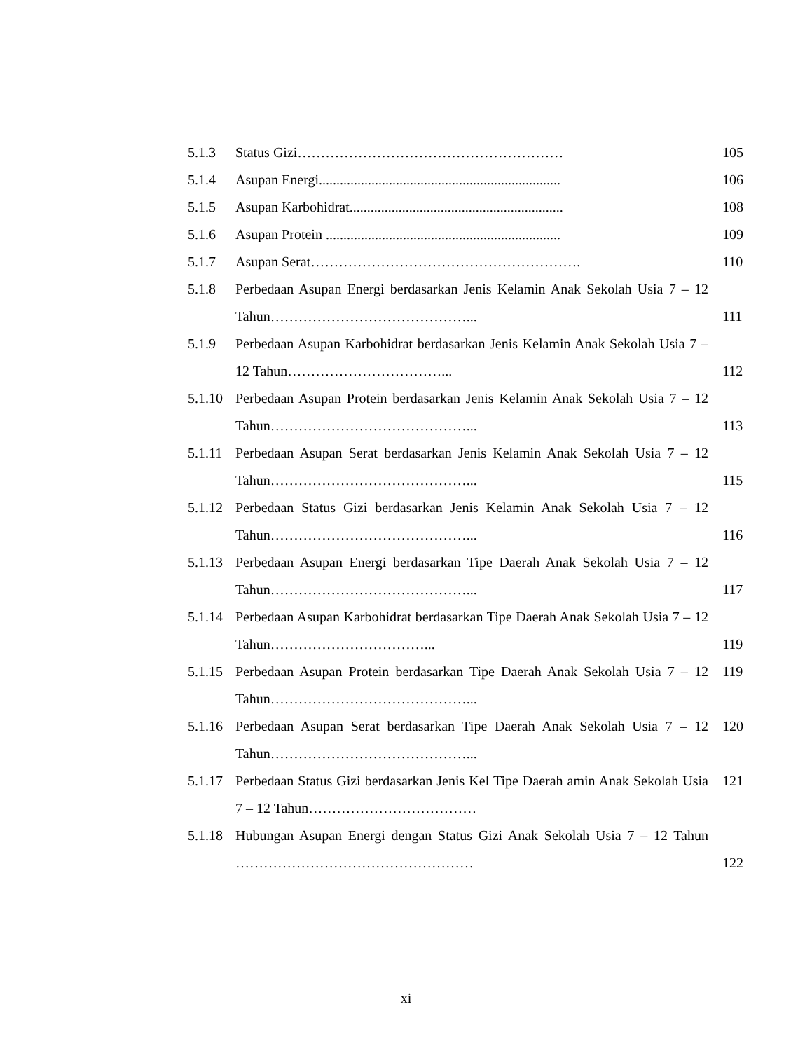| 5.1.3 | Status Gizi………………………………………………… | 105 |
| 5.1.4 | Asupan Energi..................................................................... | 106 |
| 5.1.5 | Asupan Karbohidrat............................................................. | 108 |
| 5.1.6 | Asupan Protein ................................................................... | 109 |
| 5.1.7 | Asupan Serat…………………………………………………. | 110 |
| 5.1.8 | Perbedaan Asupan Energi berdasarkan Jenis Kelamin Anak Sekolah Usia 7 – 12 Tahun……………………………………... | 111 |
| 5.1.9 | Perbedaan Asupan Karbohidrat berdasarkan Jenis Kelamin Anak Sekolah Usia 7 – 12 Tahun……………………………... | 112 |
| 5.1.10 | Perbedaan Asupan Protein berdasarkan Jenis Kelamin Anak Sekolah Usia 7 – 12 Tahun……………………………………... | 113 |
| 5.1.11 | Perbedaan Asupan Serat berdasarkan Jenis Kelamin Anak Sekolah Usia 7 – 12 Tahun……………………………………... | 115 |
| 5.1.12 | Perbedaan Status Gizi berdasarkan Jenis Kelamin Anak Sekolah Usia 7 – 12 Tahun……………………………………... | 116 |
| 5.1.13 | Perbedaan Asupan Energi berdasarkan Tipe Daerah Anak Sekolah Usia 7 – 12 Tahun……………………………………... | 117 |
| 5.1.14 | Perbedaan Asupan Karbohidrat berdasarkan Tipe Daerah Anak Sekolah Usia 7 – 12 Tahun……………………………... | 119 |
| 5.1.15 | Perbedaan Asupan Protein berdasarkan Tipe Daerah Anak Sekolah Usia 7 – 12 Tahun……………………………………... | 119 |
| 5.1.16 | Perbedaan Asupan Serat berdasarkan Tipe Daerah Anak Sekolah Usia 7 – 12 Tahun……………………………………... | 120 |
| 5.1.17 | Perbedaan Status Gizi berdasarkan Jenis Kel Tipe Daerah amin Anak Sekolah Usia 7 – 12 Tahun……………………………… | 121 |
| 5.1.18 | Hubungan Asupan Energi dengan Status Gizi Anak Sekolah Usia 7 – 12 Tahun …………………………………………… | 122 |
xi